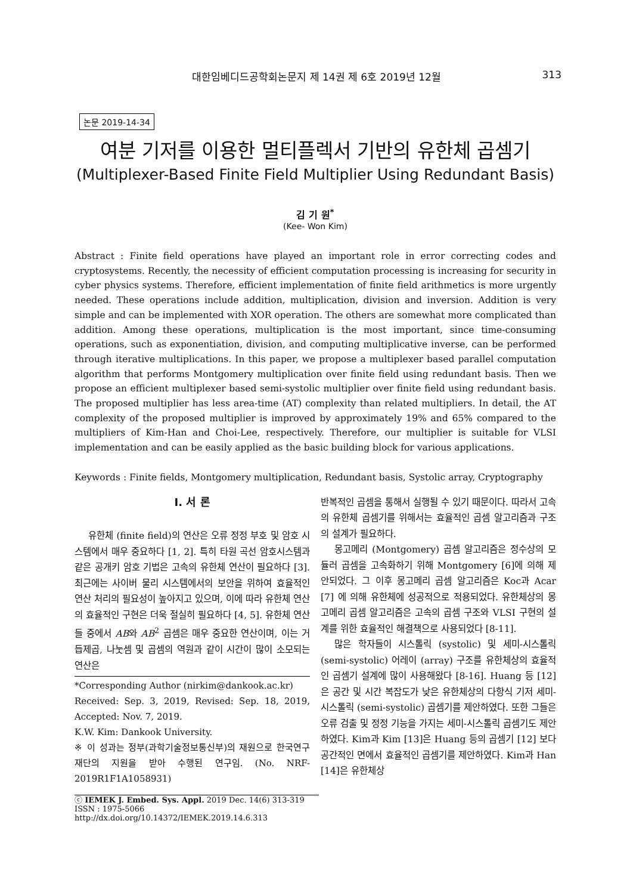대한임베디드공학회논문지 제 14권 제 6호 2019년 12월
313
논문 2019-14-34
여분 기저를 이용한 멀티플렉서 기반의 유한체 곱셈기
(Multiplexer-Based Finite Field Multiplier Using Redundant Basis)
김 기 원<sup>*</sup>
(Kee- Won Kim)
Abstract : Finite field operations have played an important role in error correcting codes and cryptosystems. Recently, the necessity of efficient computation processing is increasing for security in cyber physics systems. Therefore, efficient implementation of finite field arithmetics is more urgently needed. These operations include addition, multiplication, division and inversion. Addition is very simple and can be implemented with XOR operation. The others are somewhat more complicated than addition. Among these operations, multiplication is the most important, since time-consuming operations, such as exponentiation, division, and computing multiplicative inverse, can be performed through iterative multiplications. In this paper, we propose a multiplexer based parallel computation algorithm that performs Montgomery multiplication over finite field using redundant basis. Then we propose an efficient multiplexer based semi-systolic multiplier over finite field using redundant basis. The proposed multiplier has less area-time (AT) complexity than related multipliers. In detail, the AT complexity of the proposed multiplier is improved by approximately 19% and 65% compared to the multipliers of Kim-Han and Choi-Lee, respectively. Therefore, our multiplier is suitable for VLSI implementation and can be easily applied as the basic building block for various applications.
Keywords : Finite fields, Montgomery multiplication, Redundant basis, Systolic array, Cryptography
Ⅰ. 서 론
유한체 (finite field)의 연산은 오류 정정 부호 및 암호 시스템에서 매우 중요하다 [1, 2]. 특히 타원 곡선 암호시스템과 같은 공개키 암호 기법은 고속의 유한체 연산이 필요하다 [3]. 최근에는 사이버 물리 시스템에서의 보안을 위하여 효율적인 연산 처리의 필요성이 높아지고 있으며, 이에 따라 유한체 연산의 효율적인 구현은 더욱 절실히 필요하다 [4, 5]. 유한체 연산들 중에서 AB와 AB<sup>2</sup> 곱셈은 매우 중요한 연산이며, 이는 거듭제곱, 나눗셈 및 곱셈의 역원과 같이 시간이 많이 소모되는 연산은
*Corresponding Author (nirkim@dankook.ac.kr)
Received: Sep. 3, 2019, Revised: Sep. 18, 2019, Accepted: Nov. 7, 2019.
K.W. Kim: Dankook University.
※ 이 성과는 정부(과학기술정보통신부)의 재원으로 한국연구재단의 지원을 받아 수행된 연구임. (No. NRF-2019R1F1A1058931)
ⓒ IEMEK J. Embed. Sys. Appl. 2019 Dec. 14(6) 313-319
ISSN : 1975-5066
http://dx.doi.org/10.14372/IEMEK.2019.14.6.313
반복적인 곱셈을 통해서 실행될 수 있기 때문이다. 따라서 고속의 유한체 곱셈기를 위해서는 효율적인 곱셈 알고리즘과 구조의 설계가 필요하다.
몽고메리 (Montgomery) 곱셈 알고리즘은 정수상의 모듈러 곱셈을 고속화하기 위해 Montgomery [6]에 의해 제안되었다. 그 이후 몽고메리 곱셈 알고리즘은 Koc과 Acar [7] 에 의해 유한체에 성공적으로 적용되었다. 유한체상의 몽고메리 곱셈 알고리즘은 고속의 곱셈 구조와 VLSI 구현의 설계를 위한 효율적인 해결책으로 사용되었다 [8-11].
많은 학자들이 시스톨릭 (systolic) 및 세미-시스톨릭 (semi-systolic) 어레이 (array) 구조를 유한체상의 효율적인 곱셈기 설계에 많이 사용해왔다 [8-16]. Huang 등 [12]은 공간 및 시간 복잡도가 낮은 유한체상의 다항식 기저 세미-시스톨릭 (semi-systolic) 곱셈기를 제안하였다. 또한 그들은 오류 검출 및 정정 기능을 가지는 세미-시스톨릭 곱셈기도 제안하였다. Kim과 Kim [13]은 Huang 등의 곱셈기 [12] 보다 공간적인 면에서 효율적인 곱셈기를 제안하였다. Kim과 Han [14]은 유한체상